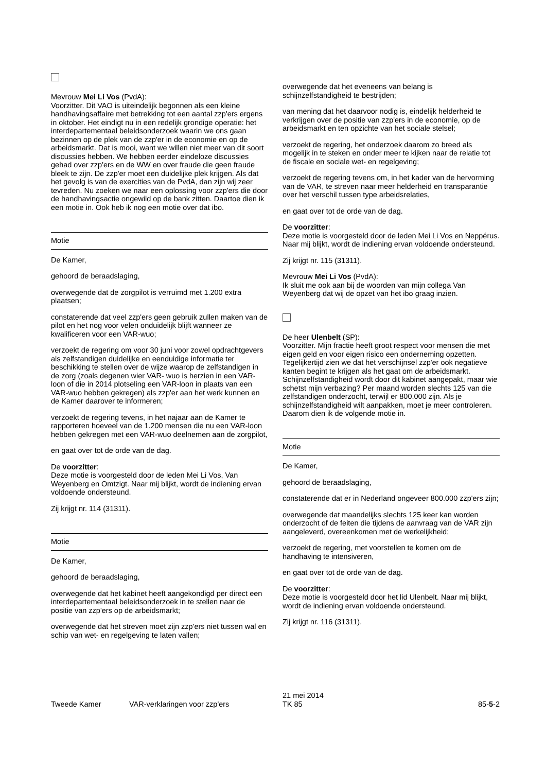Mevrouw Mei Li Vos (PvdA):
Voorzitter. Dit VAO is uiteindelijk begonnen als een kleine handhavingsaffaire met betrekking tot een aantal zzp'ers ergens in oktober. Het eindigt nu in een redelijk grondige operatie: het interdepartementaal beleidsonderzoek waarin we ons gaan bezinnen op de plek van de zzp'er in de economie en op de arbeidsmarkt. Dat is mooi, want we willen niet meer van dit soort discussies hebben. We hebben eerder eindeloze discussies gehad over zzp'ers en de WW en over fraude die geen fraude bleek te zijn. De zzp'er moet een duidelijke plek krijgen. Als dat het gevolg is van de exercities van de PvdA, dan zijn wij zeer tevreden. Nu zoeken we naar een oplossing voor zzp'ers die door de handhavingsactie ongewild op de bank zitten. Daartoe dien ik een motie in. Ook heb ik nog een motie over dat ibo.
Motie
De Kamer,
gehoord de beraadslaging,
overwegende dat de zorgpilot is verruimd met 1.200 extra plaatsen;
constaterende dat veel zzp'ers geen gebruik zullen maken van de pilot en het nog voor velen onduidelijk blijft wanneer ze kwalificeren voor een VAR-wuo;
verzoekt de regering om voor 30 juni voor zowel opdrachtgevers als zelfstandigen duidelijke en eenduidige informatie ter beschikking te stellen over de wijze waarop de zelfstandigen in de zorg (zoals degenen wier VAR- wuo is herzien in een VAR-loon of die in 2014 plotseling een VAR-loon in plaats van een VAR-wuo hebben gekregen) als zzp'er aan het werk kunnen en de Kamer daarover te informeren;
verzoekt de regering tevens, in het najaar aan de Kamer te rapporteren hoeveel van de 1.200 mensen die nu een VAR-loon hebben gekregen met een VAR-wuo deelnemen aan de zorgpilot,
en gaat over tot de orde van de dag.
De voorzitter:
Deze motie is voorgesteld door de leden Mei Li Vos, Van Weyenberg en Omtzigt. Naar mij blijkt, wordt de indiening ervan voldoende ondersteund.
Zij krijgt nr. 114 (31311).
Motie
De Kamer,
gehoord de beraadslaging,
overwegende dat het kabinet heeft aangekondigd per direct een interdepartementaal beleidsonderzoek in te stellen naar de positie van zzp'ers op de arbeidsmarkt;
overwegende dat het streven moet zijn zzp'ers niet tussen wal en schip van wet- en regelgeving te laten vallen;
overwegende dat het eveneens van belang is schijnzelfstandigheid te bestrijden;
van mening dat het daarvoor nodig is, eindelijk helderheid te verkrijgen over de positie van zzp'ers in de economie, op de arbeidsmarkt en ten opzichte van het sociale stelsel;
verzoekt de regering, het onderzoek daarom zo breed als mogelijk in te steken en onder meer te kijken naar de relatie tot de fiscale en sociale wet- en regelgeving;
verzoekt de regering tevens om, in het kader van de hervorming van de VAR, te streven naar meer helderheid en transparantie over het verschil tussen type arbeidsrelaties,
en gaat over tot de orde van de dag.
De voorzitter:
Deze motie is voorgesteld door de leden Mei Li Vos en Neppérus. Naar mij blijkt, wordt de indiening ervan voldoende ondersteund.
Zij krijgt nr. 115 (31311).
Mevrouw Mei Li Vos (PvdA):
Ik sluit me ook aan bij de woorden van mijn collega Van Weyenberg dat wij de opzet van het ibo graag inzien.
De heer Ulenbelt (SP):
Voorzitter. Mijn fractie heeft groot respect voor mensen die met eigen geld en voor eigen risico een onderneming opzetten. Tegelijkertijd zien we dat het verschijnsel zzp'er ook negatieve kanten begint te krijgen als het gaat om de arbeidsmarkt. Schijnzelfstandigheid wordt door dit kabinet aangepakt, maar wie schetst mijn verbazing? Per maand worden slechts 125 van die zelfstandigen onderzocht, terwijl er 800.000 zijn. Als je schijnzelfstandigheid wilt aanpakken, moet je meer controleren. Daarom dien ik de volgende motie in.
Motie
De Kamer,
gehoord de beraadslaging,
constaterende dat er in Nederland ongeveer 800.000 zzp'ers zijn;
overwegende dat maandelijks slechts 125 keer kan worden onderzocht of de feiten die tijdens de aanvraag van de VAR zijn aangeleverd, overeenkomen met de werkelijkheid;
verzoekt de regering, met voorstellen te komen om de handhaving te intensiveren,
en gaat over tot de orde van de dag.
De voorzitter:
Deze motie is voorgesteld door het lid Ulenbelt. Naar mij blijkt, wordt de indiening ervan voldoende ondersteund.
Zij krijgt nr. 116 (31311).
Tweede Kamer
VAR-verklaringen voor zzp'ers
21 mei 2014
TK 85
85-5-2